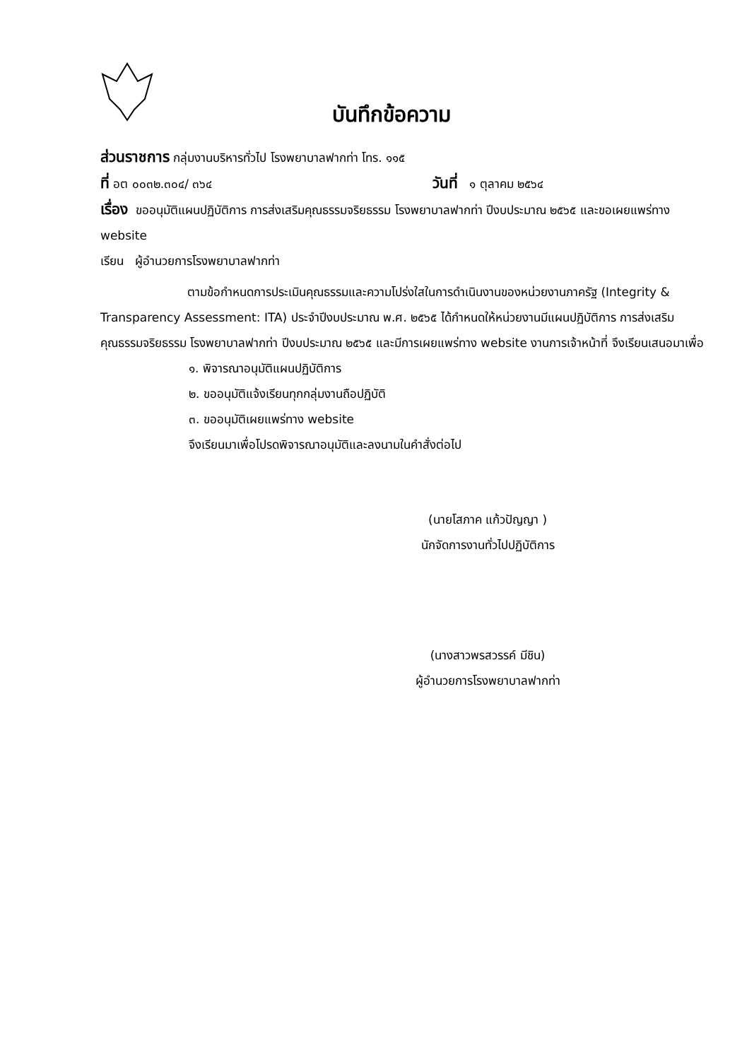บันทึกข้อความ
ส่วนราชการ กลุ่มงานบริหารทั่วไป โรงพยาบาลฟากท่า โทร. ๑๑๕
ที่ อต ๐๐๓๒.๓๐๔/ ๓๖๔ วันที่ ๑ ตุลาคม ๒๕๖๔
เรื่อง ขออนุมัติแผนปฏิบัติการ การส่งเสริมคุณธรรมจริยธรรม โรงพยาบาลฟากท่า ปีงบประมาณ ๒๕๖๕ และขอเผยแพร่ทาง website
เรียน ผู้อำนวยการโรงพยาบาลฟากท่า
ตามข้อกำหนดการประเมินคุณธรรมและความโปร่งใสในการดำเนินงานของหน่วยงานภาครัฐ (Integrity & Transparency Assessment: ITA) ประจำปีงบประมาณ พ.ศ. ๒๕๖๕ ได้กำหนดให้หน่วยงานมีแผนปฏิบัติการ การส่งเสริมคุณธรรมจริยธรรม โรงพยาบาลฟากท่า ปีงบประมาณ ๒๕๖๕ และมีการเผยแพร่ทาง website งานการเจ้าหน้าที่ จึงเรียนเสนอมาเพื่อ
๑. พิจารณาอนุมัติแผนปฏิบัติการ
๒. ขออนุมัติแจ้งเรียนทุกกลุ่มงานถือปฏิบัติ
๓. ขออนุมัติเผยแพร่ทาง website
จึงเรียนมาเพื่อโปรดพิจารณาอนุมัติและลงนามในคำสั่งต่อไป
(นายโสภาค แก้วปัญญา )
นักจัดการงานทั่วไปปฏิบัติการ
(นางสาวพรสวรรค์ มีชิน)
ผู้อำนวยการโรงพยาบาลฟากท่า